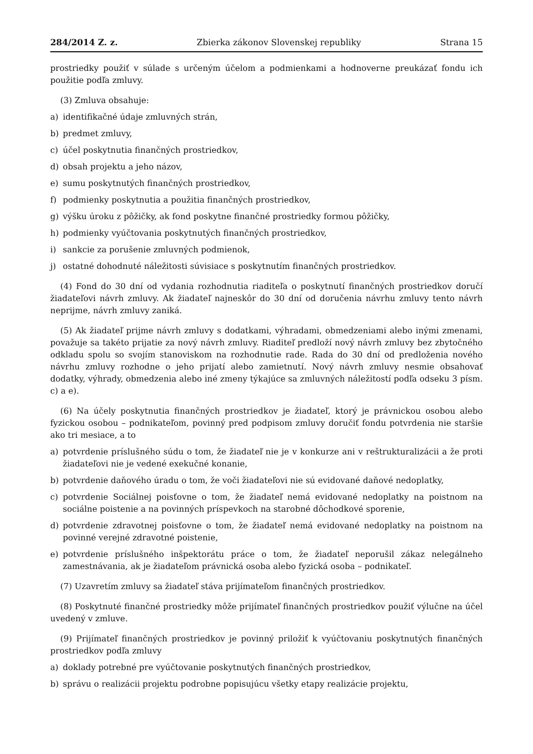284/2014 Z. z. Zbierka zákonov Slovenskej republiky Strana 15
prostriedky použiť v súlade s určeným účelom a podmienkami a hodnoverne preukázať fondu ich použitie podľa zmluvy.
(3) Zmluva obsahuje:
a) identifikačné údaje zmluvných strán,
b) predmet zmluvy,
c) účel poskytnutia finančných prostriedkov,
d) obsah projektu a jeho názov,
e) sumu poskytnutých finančných prostriedkov,
f) podmienky poskytnutia a použitia finančných prostriedkov,
g) výšku úroku z pôžičky, ak fond poskytne finančné prostriedky formou pôžičky,
h) podmienky vyúčtovania poskytnutých finančných prostriedkov,
i) sankcie za porušenie zmluvných podmienok,
j) ostatné dohodnuté náležitosti súvisiace s poskytnutím finančných prostriedkov.
(4) Fond do 30 dní od vydania rozhodnutia riaditeľa o poskytnutí finančných prostriedkov doručí žiadateľovi návrh zmluvy. Ak žiadateľ najneskôr do 30 dní od doručenia návrhu zmluvy tento návrh neprijme, návrh zmluvy zaniká.
(5) Ak žiadateľ prijme návrh zmluvy s dodatkami, výhradami, obmedzeniami alebo inými zmenami, považuje sa takéto prijatie za nový návrh zmluvy. Riaditeľ predloží nový návrh zmluvy bez zbytočného odkladu spolu so svojím stanoviskom na rozhodnutie rade. Rada do 30 dní od predloženia nového návrhu zmluvy rozhodne o jeho prijatí alebo zamietnutí. Nový návrh zmluvy nesmie obsahovať dodatky, výhrady, obmedzenia alebo iné zmeny týkajúce sa zmluvných náležitostí podľa odseku 3 písm. c) a e).
(6) Na účely poskytnutia finančných prostriedkov je žiadateľ, ktorý je právnickou osobou alebo fyzickou osobou – podnikateľom, povinný pred podpisom zmluvy doručiť fondu potvrdenia nie staršie ako tri mesiace, a to
a) potvrdenie príslušného súdu o tom, že žiadateľ nie je v konkurze ani v reštrukturalizácii a že proti žiadateľovi nie je vedené exekučné konanie,
b) potvrdenie daňového úradu o tom, že voči žiadateľovi nie sú evidované daňové nedoplatky,
c) potvrdenie Sociálnej poisťovne o tom, že žiadateľ nemá evidované nedoplatky na poistnom na sociálne poistenie a na povinných príspevkoch na starobné dôchodkové sporenie,
d) potvrdenie zdravotnej poisťovne o tom, že žiadateľ nemá evidované nedoplatky na poistnom na povinné verejné zdravotné poistenie,
e) potvrdenie príslušného inšpektorátu práce o tom, že žiadateľ neporušil zákaz nelegálneho zamestnávania, ak je žiadateľom právnická osoba alebo fyzická osoba – podnikateľ.
(7) Uzavretím zmluvy sa žiadateľ stáva prijímateľom finančných prostriedkov.
(8) Poskytnuté finančné prostriedky môže prijímateľ finančných prostriedkov použiť výlučne na účel uvedený v zmluve.
(9) Prijímateľ finančných prostriedkov je povinný priložiť k vyúčtovaniu poskytnutých finančných prostriedkov podľa zmluvy
a) doklady potrebné pre vyúčtovanie poskytnutých finančných prostriedkov,
b) správu o realizácii projektu podrobne popisujúcu všetky etapy realizácie projektu,